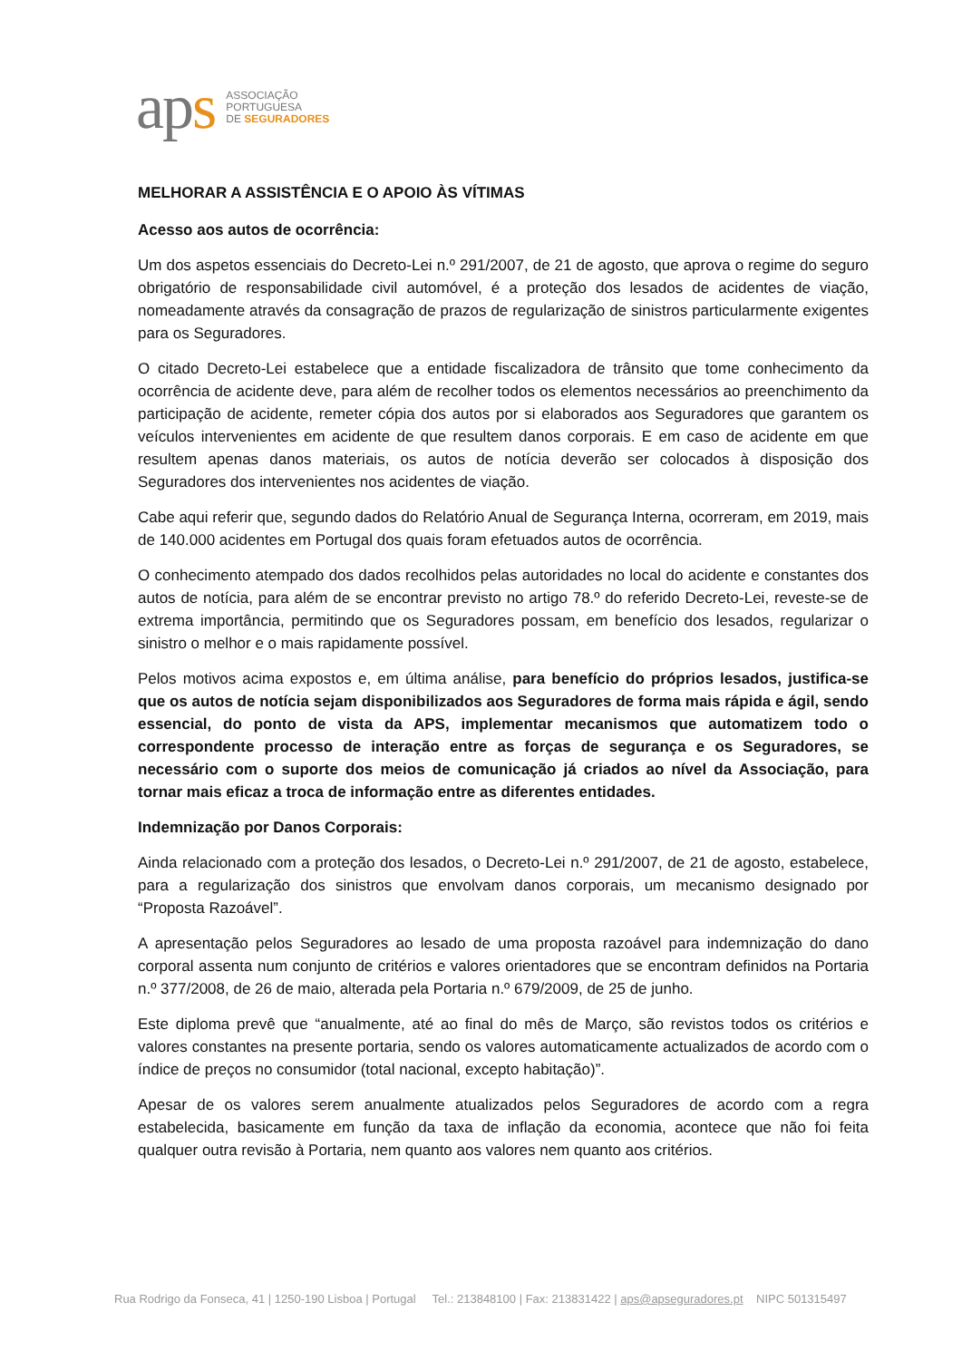aps
ASSOCIAÇÃO
PORTUGUESA
DE SEGURADORES
MELHORAR A ASSISTÊNCIA E O APOIO ÀS VÍTIMAS
Acesso aos autos de ocorrência:
Um dos aspetos essenciais do Decreto-Lei n.º 291/2007, de 21 de agosto, que aprova o regime do seguro obrigatório de responsabilidade civil automóvel, é a proteção dos lesados de acidentes de viação, nomeadamente através da consagração de prazos de regularização de sinistros particularmente exigentes para os Seguradores.
O citado Decreto-Lei estabelece que a entidade fiscalizadora de trânsito que tome conhecimento da ocorrência de acidente deve, para além de recolher todos os elementos necessários ao preenchimento da participação de acidente, remeter cópia dos autos por si elaborados aos Seguradores que garantem os veículos intervenientes em acidente de que resultem danos corporais. E em caso de acidente em que resultem apenas danos materiais, os autos de notícia deverão ser colocados à disposição dos Seguradores dos intervenientes nos acidentes de viação.
Cabe aqui referir que, segundo dados do Relatório Anual de Segurança Interna, ocorreram, em 2019, mais de 140.000 acidentes em Portugal dos quais foram efetuados autos de ocorrência.
O conhecimento atempado dos dados recolhidos pelas autoridades no local do acidente e constantes dos autos de notícia, para além de se encontrar previsto no artigo 78.º do referido Decreto-Lei, reveste-se de extrema importância, permitindo que os Seguradores possam, em benefício dos lesados, regularizar o sinistro o melhor e o mais rapidamente possível.
Pelos motivos acima expostos e, em última análise, para benefício do próprios lesados, justifica-se que os autos de notícia sejam disponibilizados aos Seguradores de forma mais rápida e ágil, sendo essencial, do ponto de vista da APS, implementar mecanismos que automatizem todo o correspondente processo de interação entre as forças de segurança e os Seguradores, se necessário com o suporte dos meios de comunicação já criados ao nível da Associação, para tornar mais eficaz a troca de informação entre as diferentes entidades.
Indemnização por Danos Corporais:
Ainda relacionado com a proteção dos lesados, o Decreto-Lei n.º 291/2007, de 21 de agosto, estabelece, para a regularização dos sinistros que envolvam danos corporais, um mecanismo designado por “Proposta Razoável”.
A apresentação pelos Seguradores ao lesado de uma proposta razoável para indemnização do dano corporal assenta num conjunto de critérios e valores orientadores que se encontram definidos na Portaria n.º 377/2008, de 26 de maio, alterada pela Portaria n.º 679/2009, de 25 de junho.
Este diploma prevê que “anualmente, até ao final do mês de Março, são revistos todos os critérios e valores constantes na presente portaria, sendo os valores automaticamente actualizados de acordo com o índice de preços no consumidor (total nacional, excepto habitação)”.
Apesar de os valores serem anualmente atualizados pelos Seguradores de acordo com a regra estabelecida, basicamente em função da taxa de inflação da economia, acontece que não foi feita qualquer outra revisão à Portaria, nem quanto aos valores nem quanto aos critérios.
Rua Rodrigo da Fonseca, 41 | 1250-190 Lisboa | Portugal Tel.: 213848100 | Fax: 213831422 | aps@apseguradores.pt NIPC 501315497